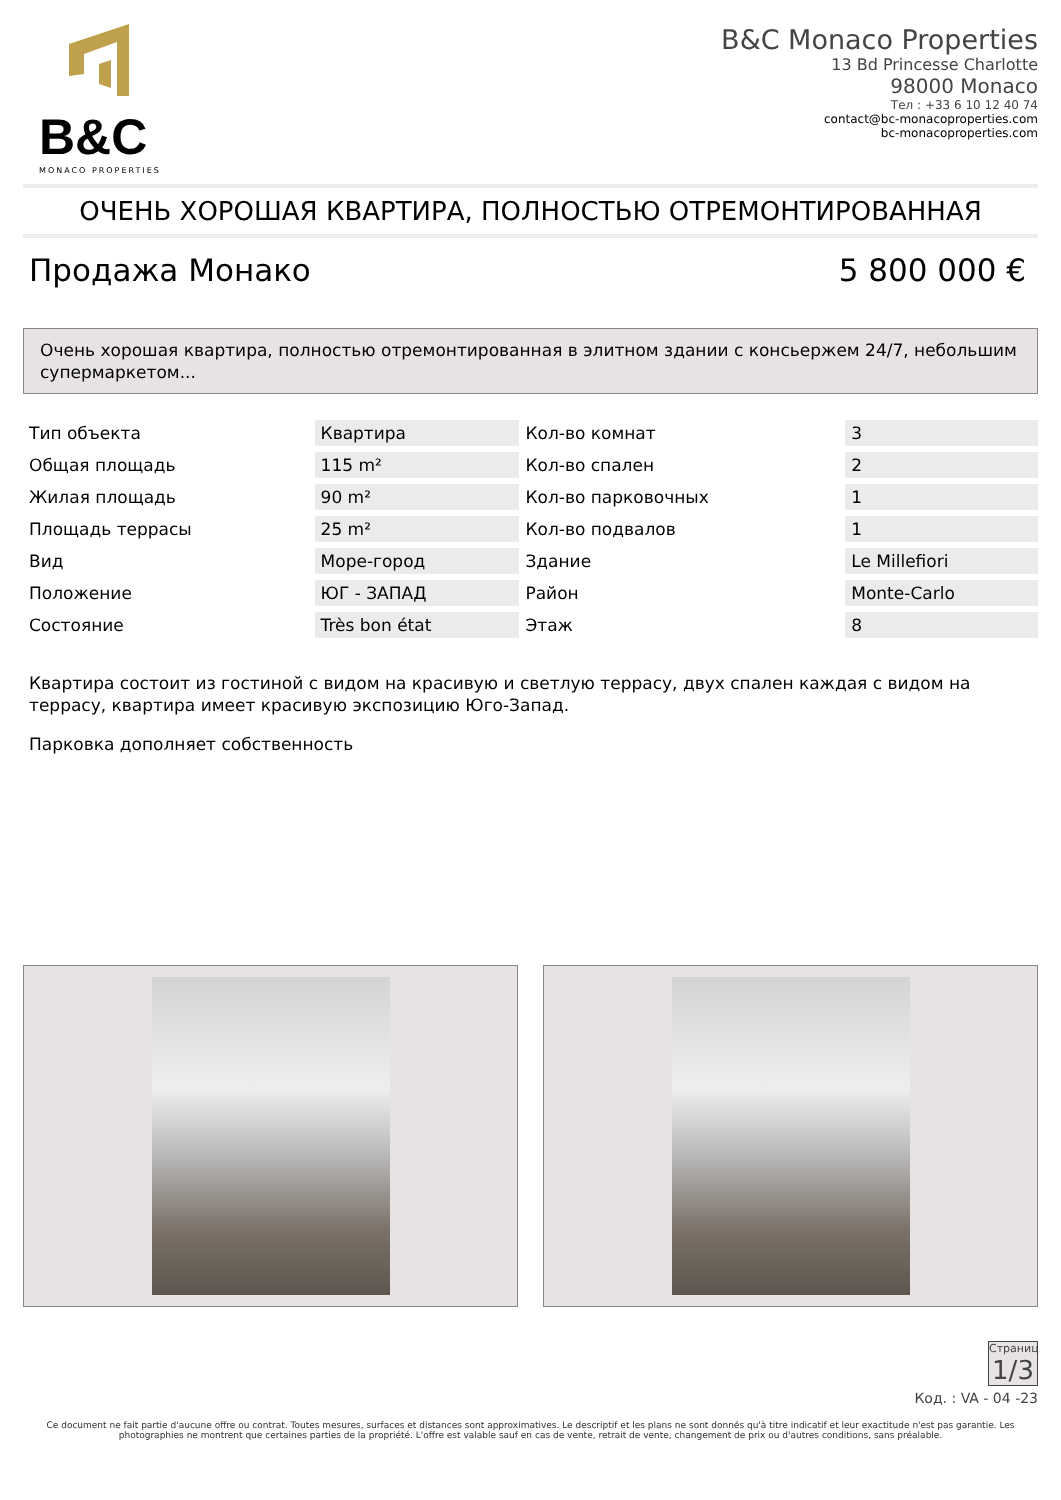B&C
MONACO PROPERTIES
B&C Monaco Properties
13 Bd Princesse Charlotte
98000 Monaco
Тел : +33 6 10 12 40 74
contact@bc-monacoproperties.com
bc-monacoproperties.com
ОЧЕНЬ ХОРОШАЯ КВАРТИРА, ПОЛНОСТЬЮ ОТРЕМОНТИРОВАННАЯ
Продажа Монако 5 800 000 €
Очень хорошая квартира, полностью отремонтированная в элитном здании с консьержем 24/7, небольшим супермаркетом...
| Тип объекта | Квартира | Кол-во комнат | 3 |
| Общая площадь | 115 m² | Кол-во спален | 2 |
| Жилая площадь | 90 m² | Кол-во парковочных | 1 |
| Площадь террасы | 25 m² | Кол-во подвалов | 1 |
| Вид | Море-город | Здание | Le Millefiori |
| Положение | ЮГ - ЗАПАД | Район | Monte-Carlo |
| Состояние | Très bon état | Этаж | 8 |
Квартира состоит из гостиной с видом на красивую и светлую террасу, двух спален каждая с видом на террасу, квартира имеет красивую экспозицию Юго-Запад.
Парковка дополняет собственность
Страниц
1/3
Код. : VA - 04 -23
Ce document ne fait partie d'aucune offre ou contrat. Toutes mesures, surfaces et distances sont approximatives. Le descriptif et les plans ne sont donnés qu'à titre indicatif et leur exactitude n'est pas garantie. Les photographies ne montrent que certaines parties de la propriété. L'offre est valable sauf en cas de vente, retrait de vente, changement de prix ou d'autres conditions, sans préalable.